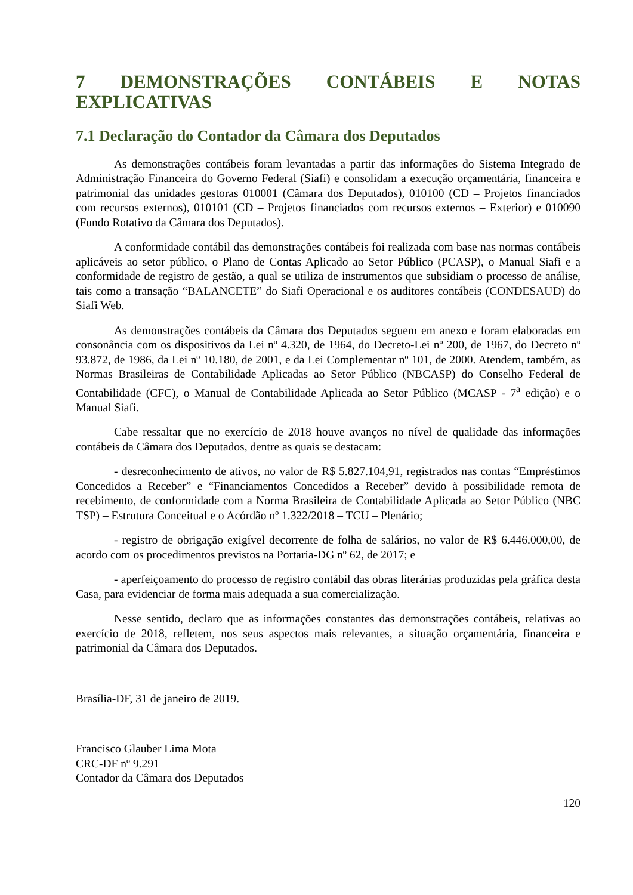7 DEMONSTRAÇÕES CONTÁBEIS E NOTAS EXPLICATIVAS
7.1 Declaração do Contador da Câmara dos Deputados
As demonstrações contábeis foram levantadas a partir das informações do Sistema Integrado de Administração Financeira do Governo Federal (Siafi) e consolidam a execução orçamentária, financeira e patrimonial das unidades gestoras 010001 (Câmara dos Deputados), 010100 (CD – Projetos financiados com recursos externos), 010101 (CD – Projetos financiados com recursos externos – Exterior) e 010090 (Fundo Rotativo da Câmara dos Deputados).
A conformidade contábil das demonstrações contábeis foi realizada com base nas normas contábeis aplicáveis ao setor público, o Plano de Contas Aplicado ao Setor Público (PCASP), o Manual Siafi e a conformidade de registro de gestão, a qual se utiliza de instrumentos que subsidiam o processo de análise, tais como a transação “BALANCETE” do Siafi Operacional e os auditores contábeis (CONDESAUD) do Siafi Web.
As demonstrações contábeis da Câmara dos Deputados seguem em anexo e foram elaboradas em consonância com os dispositivos da Lei nº 4.320, de 1964, do Decreto-Lei nº 200, de 1967, do Decreto nº 93.872, de 1986, da Lei nº 10.180, de 2001, e da Lei Complementar nº 101, de 2000. Atendem, também, as Normas Brasileiras de Contabilidade Aplicadas ao Setor Público (NBCASP) do Conselho Federal de Contabilidade (CFC), o Manual de Contabilidade Aplicada ao Setor Público (MCASP - 7<sup>a</sup> edição) e o Manual Siafi.
Cabe ressaltar que no exercício de 2018 houve avanços no nível de qualidade das informações contábeis da Câmara dos Deputados, dentre as quais se destacam:
- desreconhecimento de ativos, no valor de R$ 5.827.104,91, registrados nas contas “Empréstimos Concedidos a Receber” e “Financiamentos Concedidos a Receber” devido à possibilidade remota de recebimento, de conformidade com a Norma Brasileira de Contabilidade Aplicada ao Setor Público (NBC TSP) – Estrutura Conceitual e o Acórdão nº 1.322/2018 – TCU – Plenário;
- registro de obrigação exigível decorrente de folha de salários, no valor de R$ 6.446.000,00, de acordo com os procedimentos previstos na Portaria-DG nº 62, de 2017; e
- aperfeiçoamento do processo de registro contábil das obras literárias produzidas pela gráfica desta Casa, para evidenciar de forma mais adequada a sua comercialização.
Nesse sentido, declaro que as informações constantes das demonstrações contábeis, relativas ao exercício de 2018, refletem, nos seus aspectos mais relevantes, a situação orçamentária, financeira e patrimonial da Câmara dos Deputados.
Brasília-DF, 31 de janeiro de 2019.
Francisco Glauber Lima Mota
CRC-DF nº 9.291
Contador da Câmara dos Deputados
120